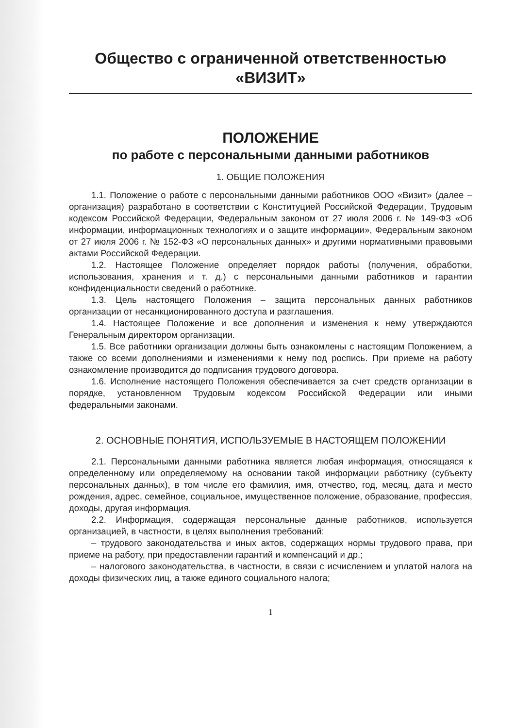Общество с ограниченной ответственностью
«ВИЗИТ»
ПОЛОЖЕНИЕ
по работе с персональными данными работников
1. ОБЩИЕ ПОЛОЖЕНИЯ
1.1. Положение о работе с персональными данными работников ООО «Визит» (далее – организация) разработано в соответствии с Конституцией Российской Федерации, Трудовым кодексом Российской Федерации, Федеральным законом от 27 июля 2006 г. № 149-ФЗ «Об информации, информационных технологиях и о защите информации», Федеральным законом от 27 июля 2006 г. № 152-ФЗ «О персональных данных» и другими нормативными правовыми актами Российской Федерации.
1.2. Настоящее Положение определяет порядок работы (получения, обработки, использования, хранения и т. д.) с персональными данными работников и гарантии конфиденциальности сведений о работнике.
1.3. Цель настоящего Положения – защита персональных данных работников организации от несанкционированного доступа и разглашения.
1.4. Настоящее Положение и все дополнения и изменения к нему утверждаются Генеральным директором организации.
1.5. Все работники организации должны быть ознакомлены с настоящим Положением, а также со всеми дополнениями и изменениями к нему под роспись. При приеме на работу ознакомление производится до подписания трудового договора.
1.6. Исполнение настоящего Положения обеспечивается за счет средств организации в порядке, установленном Трудовым кодексом Российской Федерации или иными федеральными законами.
2. ОСНОВНЫЕ ПОНЯТИЯ, ИСПОЛЬЗУЕМЫЕ В НАСТОЯЩЕМ ПОЛОЖЕНИИ
2.1. Персональными данными работника является любая информация, относящаяся к определенному или определяемому на основании такой информации работнику (субъекту персональных данных), в том числе его фамилия, имя, отчество, год, месяц, дата и место рождения, адрес, семейное, социальное, имущественное положение, образование, профессия, доходы, другая информация.
2.2. Информация, содержащая персональные данные работников, используется организацией, в частности, в целях выполнения требований:
– трудового законодательства и иных актов, содержащих нормы трудового права, при приеме на работу, при предоставлении гарантий и компенсаций и др.;
– налогового законодательства, в частности, в связи с исчислением и уплатой налога на доходы физических лиц, а также единого социального налога;
1